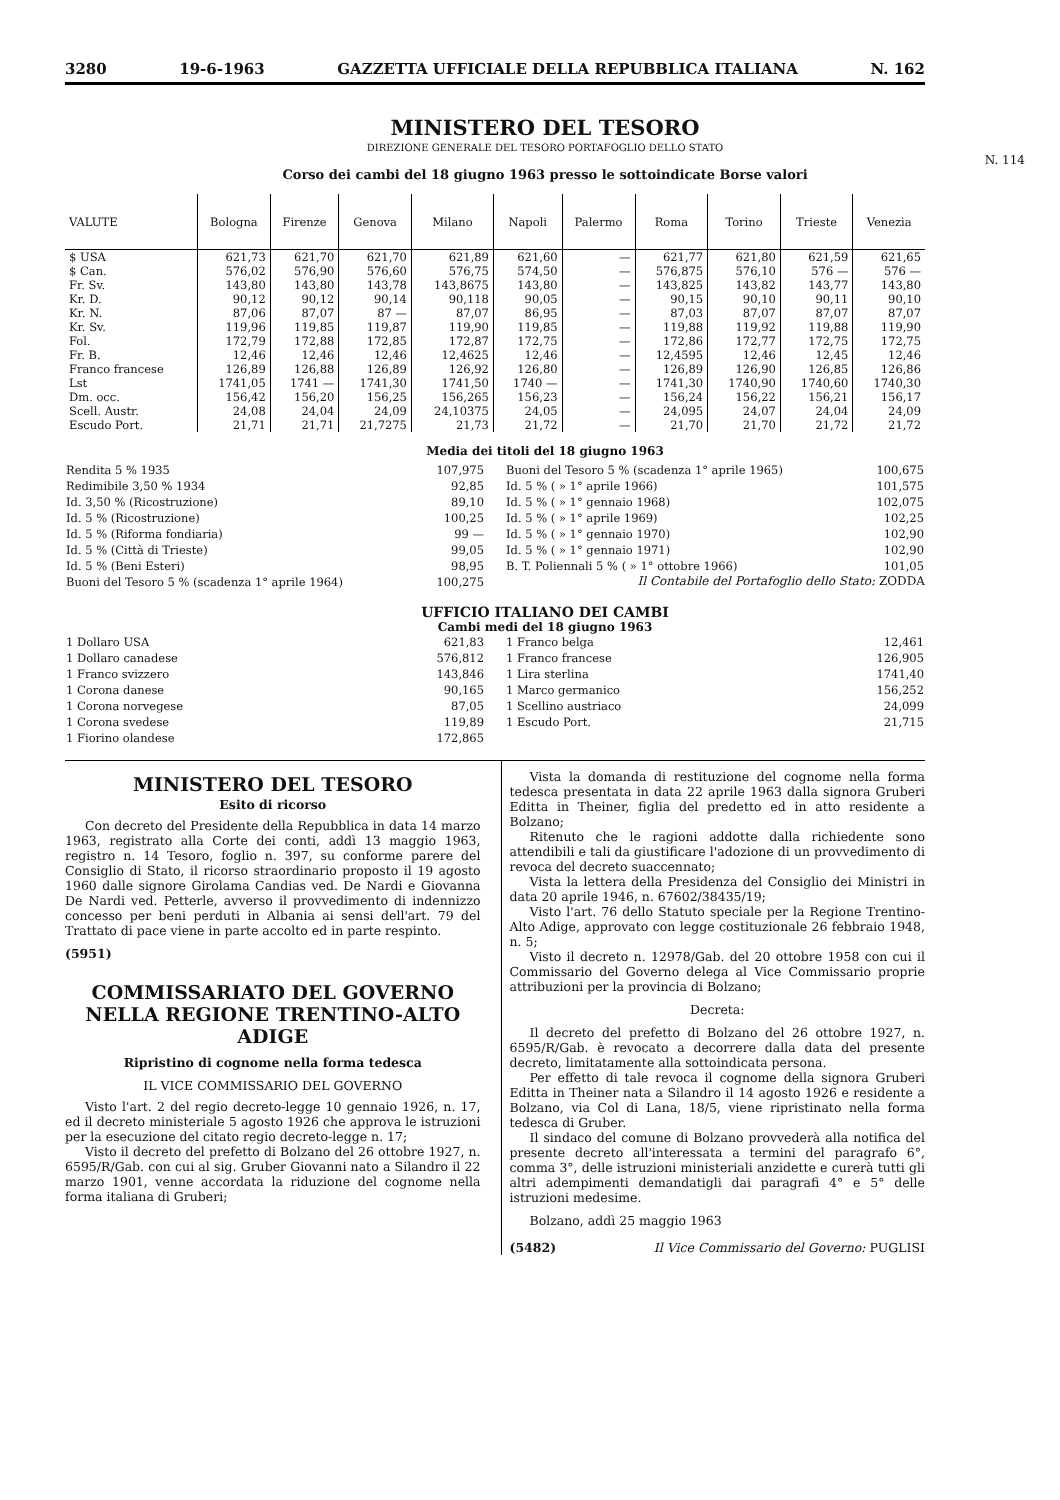3280 19-6-1963 GAZZETTA UFFICIALE DELLA REPUBBLICA ITALIANA N. 162
MINISTERO DEL TESORO
DIREZIONE GENERALE DEL TESORO PORTAFOGLIO DELLO STATO
N. 114
Corso dei cambi del 18 giugno 1963 presso le sottoindicate Borse valori
| VALUTE | Bologna | Firenze | Genova | Milano | Napoli | Palermo | Roma | Torino | Trieste | Venezia |
| --- | --- | --- | --- | --- | --- | --- | --- | --- | --- | --- |
| $ USA | 621,73 | 621,70 | 621,70 | 621,89 | 621,60 | — | 621,77 | 621,80 | 621,59 | 621,65 |
| $ Can. | 576,02 | 576,90 | 576,60 | 576,75 | 574,50 | — | 576,875 | 576,10 | 576 — | 576 — |
| Fr. Sv. | 143,80 | 143,80 | 143,78 | 143,8675 | 143,80 | — | 143,825 | 143,82 | 143,77 | 143,80 |
| Kr. D. | 90,12 | 90,12 | 90,14 | 90,118 | 90,05 | — | 90,15 | 90,10 | 90,11 | 90,10 |
| Kr. N. | 87,06 | 87,07 | 87 — | 87,07 | 86,95 | — | 87,03 | 87,07 | 87,07 | 87,07 |
| Kr. Sv. | 119,96 | 119,85 | 119,87 | 119,90 | 119,85 | — | 119,88 | 119,92 | 119,88 | 119,90 |
| Fol. | 172,79 | 172,88 | 172,85 | 172,87 | 172,75 | — | 172,86 | 172,77 | 172,75 | 172,75 |
| Fr. B. | 12,46 | 12,46 | 12,46 | 12,4625 | 12,46 | — | 12,4595 | 12,46 | 12,45 | 12,46 |
| Franco francese | 126,89 | 126,88 | 126,89 | 126,92 | 126,80 | — | 126,89 | 126,90 | 126,85 | 126,86 |
| Lst | 1741,05 | 1741 — | 1741,30 | 1741,50 | 1740 — | — | 1741,30 | 1740,90 | 1740,60 | 1740,30 |
| Dm. occ. | 156,42 | 156,20 | 156,25 | 156,265 | 156,23 | — | 156,24 | 156,22 | 156,21 | 156,17 |
| Scell. Austr. | 24,08 | 24,04 | 24,09 | 24,10375 | 24,05 | — | 24,095 | 24,07 | 24,04 | 24,09 |
| Escudo Port. | 21,71 | 21,71 | 21,7275 | 21,73 | 21,72 | — | 21,70 | 21,70 | 21,72 | 21,72 |
Media dei titoli del 18 giugno 1963
| Rendita 5 % 1935 | 107,975 |
| Redimibile 3,50 % 1934 | 92,85 |
| Id. 3,50 % (Ricostruzione) | 89,10 |
| Id. 5 % (Ricostruzione) | 100,25 |
| Id. 5 % (Riforma fondiaria) | 99 — |
| Id. 5 % (Città di Trieste) | 99,05 |
| Id. 5 % (Beni Esteri) | 98,95 |
| Buoni del Tesoro 5 % (scadenza 1° aprile 1964) | 100,275 |
| Buoni del Tesoro 5 % (scadenza 1° aprile 1965) | 100,675 |
| Id. 5 % ( » 1° aprile 1966) | 101,575 |
| Id. 5 % ( » 1° gennaio 1968) | 102,075 |
| Id. 5 % ( » 1° aprile 1969) | 102,25 |
| Id. 5 % ( » 1° gennaio 1970) | 102,90 |
| Id. 5 % ( » 1° gennaio 1971) | 102,90 |
| B. T. Poliennali 5 % ( » 1° ottobre 1966) | 101,05 |
Il Contabile del Portafoglio dello Stato: ZODDA
UFFICIO ITALIANO DEI CAMBI
Cambi medi del 18 giugno 1963
| 1 Dollaro USA | 621,83 |
| 1 Dollaro canadese | 576,812 |
| 1 Franco svizzero | 143,846 |
| 1 Corona danese | 90,165 |
| 1 Corona norvegese | 87,05 |
| 1 Corona svedese | 119,89 |
| 1 Fiorino olandese | 172,865 |
| 1 Franco belga | 12,461 |
| 1 Franco francese | 126,905 |
| 1 Lira sterlina | 1741,40 |
| 1 Marco germanico | 156,252 |
| 1 Scellino austriaco | 24,099 |
| 1 Escudo Port. | 21,715 |
MINISTERO DEL TESORO
Esito di ricorso
Con decreto del Presidente della Repubblica in data 14 marzo 1963, registrato alla Corte dei conti, addì 13 maggio 1963, registro n. 14 Tesoro, foglio n. 397, su conforme parere del Consiglio di Stato, il ricorso straordinario proposto il 19 agosto 1960 dalle signore Girolama Candias ved. De Nardi e Giovanna De Nardi ved. Petterle, avverso il provvedimento di indennizzo concesso per beni perduti in Albania ai sensi dell'art. 79 del Trattato di pace viene in parte accolto ed in parte respinto.
(5951)
COMMISSARIATO DEL GOVERNO
NELLA REGIONE TRENTINO-ALTO ADIGE
Ripristino di cognome nella forma tedesca
IL VICE COMMISSARIO DEL GOVERNO
Visto l'art. 2 del regio decreto-legge 10 gennaio 1926, n. 17, ed il decreto ministeriale 5 agosto 1926 che approva le istruzioni per la esecuzione del citato regio decreto-legge n. 17;
Visto il decreto del prefetto di Bolzano del 26 ottobre 1927, n. 6595/R/Gab. con cui al sig. Gruber Giovanni nato a Silandro il 22 marzo 1901, venne accordata la riduzione del cognome nella forma italiana di Gruberi;
Vista la domanda di restituzione del cognome nella forma tedesca presentata in data 22 aprile 1963 dalla signora Gruberi Editta in Theiner, figlia del predetto ed in atto residente a Bolzano;
Ritenuto che le ragioni addotte dalla richiedente sono attendibili e tali da giustificare l'adozione di un provvedimento di revoca del decreto suaccennato;
Vista la lettera della Presidenza del Consiglio dei Ministri in data 20 aprile 1946, n. 67602/38435/19;
Visto l'art. 76 dello Statuto speciale per la Regione Trentino-Alto Adige, approvato con legge costituzionale 26 febbraio 1948, n. 5;
Visto il decreto n. 12978/Gab. del 20 ottobre 1958 con cui il Commissario del Governo delega al Vice Commissario proprie attribuzioni per la provincia di Bolzano;
Decreta:
Il decreto del prefetto di Bolzano del 26 ottobre 1927, n. 6595/R/Gab. è revocato a decorrere dalla data del presente decreto, limitatamente alla sottoindicata persona.
Per effetto di tale revoca il cognome della signora Gruberi Editta in Theiner nata a Silandro il 14 agosto 1926 e residente a Bolzano, via Col di Lana, 18/5, viene ripristinato nella forma tedesca di Gruber.
Il sindaco del comune di Bolzano provvederà alla notifica del presente decreto all'interessata a termini del paragrafo 6°, comma 3°, delle istruzioni ministeriali anzidette e curerà tutti gli altri adempimenti demandatigli dai paragrafi 4° e 5° delle istruzioni medesime.
Bolzano, addì 25 maggio 1963
(5482) Il Vice Commissario del Governo: PUGLISI